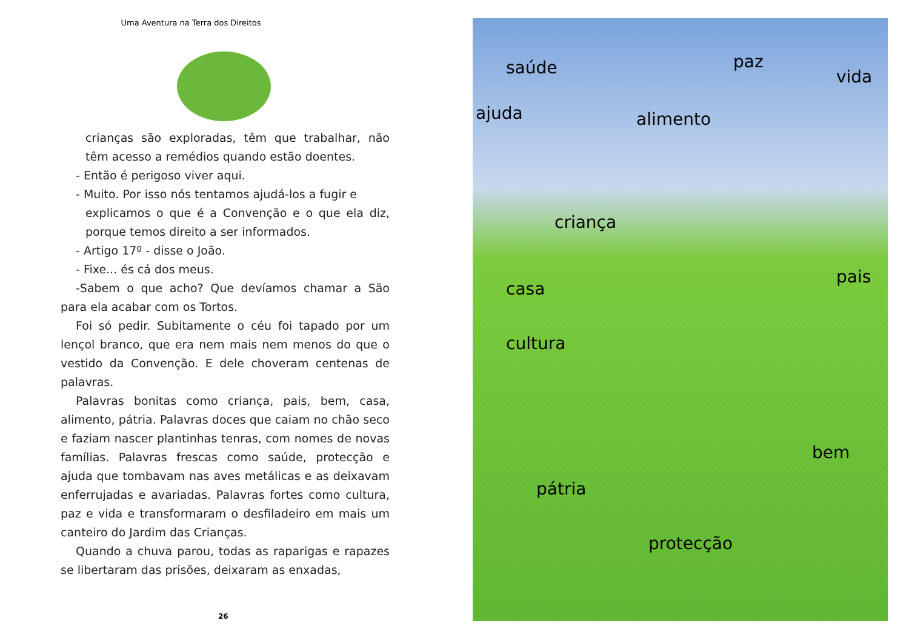Uma Aventura na Terra dos Direitos
crianças são exploradas, têm que trabalhar, não têm acesso a remédios quando estão doentes.
- Então é perigoso viver aqui.
- Muito. Por isso nós tentamos ajudá-los a fugir e
explicamos o que é a Convenção e o que ela diz, porque temos direito a ser informados.
- Artigo 17º - disse o João.
- Fixe... és cá dos meus.
-Sabem o que acho? Que devíamos chamar a São para ela acabar com os Tortos.
Foi só pedir. Subitamente o céu foi tapado por um lençol branco, que era nem mais nem menos do que o vestido da Convenção. E dele choveram centenas de palavras.
Palavras bonitas como criança, pais, bem, casa, alimento, pátria. Palavras doces que caiam no chão seco e faziam nascer plantinhas tenras, com nomes de novas famílias. Palavras frescas como saúde, protecção e ajuda que tombavam nas aves metálicas e as deixavam enferrujadas e avariadas. Palavras fortes como cultura, paz e vida e transformaram o desfiladeiro em mais um canteiro do Jardim das Crianças.
Quando a chuva parou, todas as raparigas e rapazes se libertaram das prisões, deixaram as enxadas,
26
saúde paz
vida
ajuda alimento
criança
pais
casa
cultura
bem
pátria
protecção